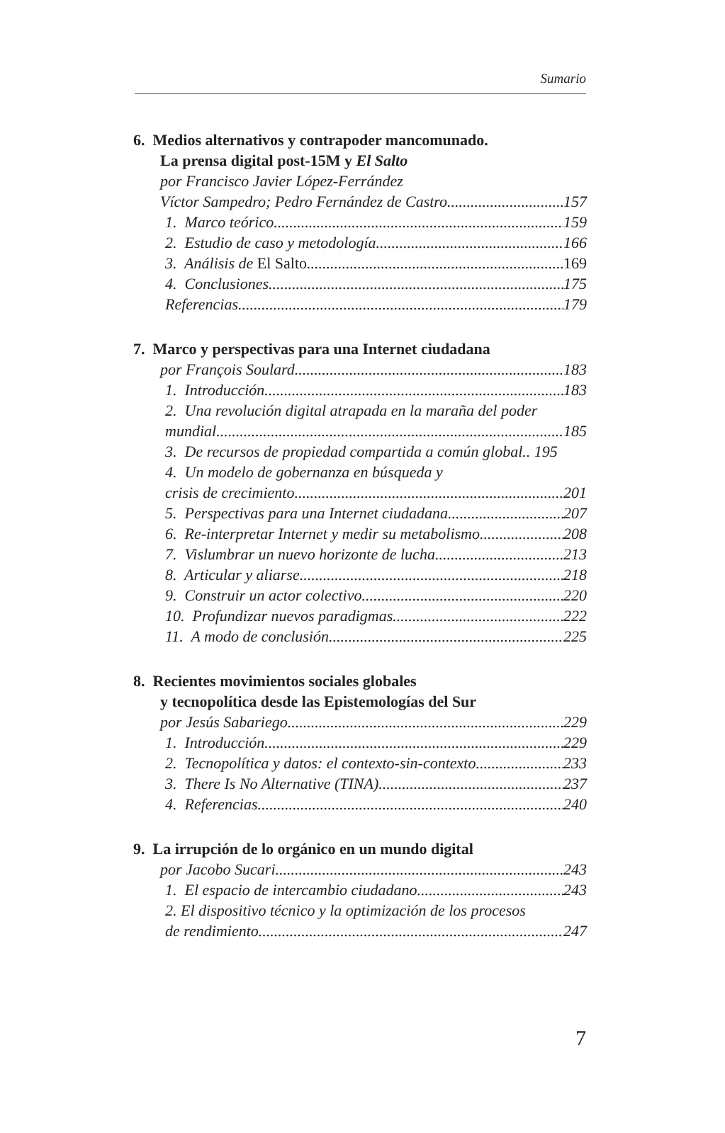Sumario
6. Medios alternativos y contrapoder mancomunado.
La prensa digital post-15M y El Salto
por Francisco Javier López-Ferrández
Víctor Sampedro; Pedro Fernández de Castro 157
1. Marco teórico 159
2. Estudio de caso y metodología 166
3. Análisis de El Salto 169
4. Conclusiones 175
Referencias 179
7. Marco y perspectivas para una Internet ciudadana
por François Soulard 183
1. Introducción 183
2. Una revolución digital atrapada en la maraña del poder
mundial 185
3. De recursos de propiedad compartida a común global.. 195
4. Un modelo de gobernanza en búsqueda y
crisis de crecimiento 201
5. Perspectivas para una Internet ciudadana 207
6. Re-interpretar Internet y medir su metabolismo 208
7. Vislumbrar un nuevo horizonte de lucha 213
8. Articular y aliarse 218
9. Construir un actor colectivo 220
10. Profundizar nuevos paradigmas 222
11. A modo de conclusión 225
8. Recientes movimientos sociales globales
y tecnopolítica desde las Epistemologías del Sur
por Jesús Sabariego 229
1. Introducción 229
2. Tecnopolítica y datos: el contexto-sin-contexto 233
3. There Is No Alternative (TINA) 237
4. Referencias 240
9. La irrupción de lo orgánico en un mundo digital
por Jacobo Sucari 243
1. El espacio de intercambio ciudadano 243
2. El dispositivo técnico y la optimización de los procesos
de rendimiento 247
7